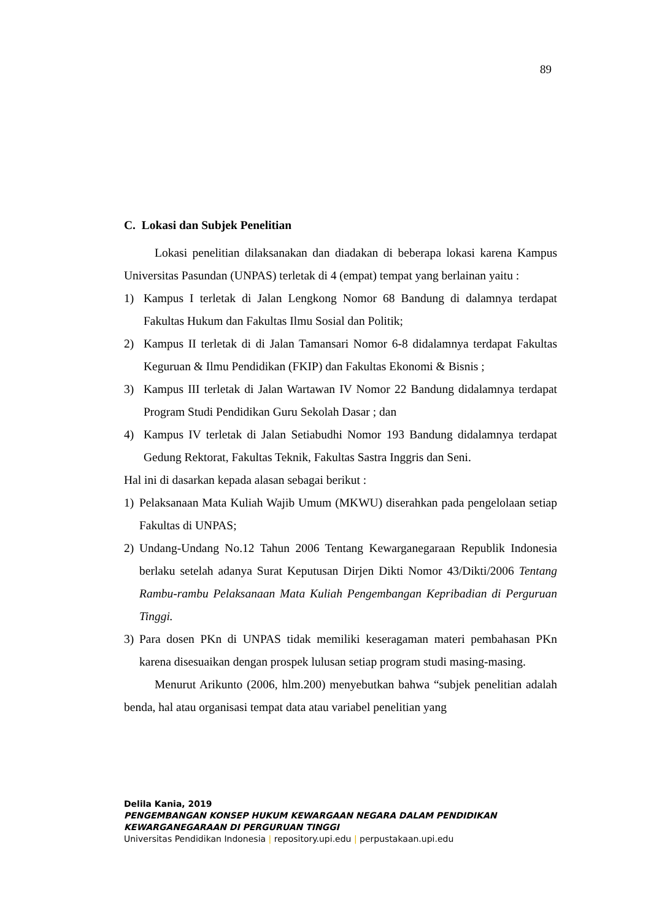89
C. Lokasi dan Subjek Penelitian
Lokasi penelitian dilaksanakan dan diadakan di beberapa lokasi karena Kampus Universitas Pasundan (UNPAS) terletak di 4 (empat) tempat yang berlainan yaitu :
1) Kampus I terletak di Jalan Lengkong Nomor 68 Bandung di dalamnya terdapat Fakultas Hukum dan Fakultas Ilmu Sosial dan Politik;
2) Kampus II terletak di di Jalan Tamansari Nomor 6-8 didalamnya terdapat Fakultas Keguruan & Ilmu Pendidikan (FKIP) dan Fakultas Ekonomi & Bisnis ;
3) Kampus III terletak di Jalan Wartawan IV Nomor 22 Bandung didalamnya terdapat Program Studi Pendidikan Guru Sekolah Dasar ; dan
4) Kampus IV terletak di Jalan Setiabudhi Nomor 193 Bandung didalamnya terdapat Gedung Rektorat, Fakultas Teknik, Fakultas Sastra Inggris dan Seni.
Hal ini di dasarkan kepada alasan sebagai berikut :
1) Pelaksanaan Mata Kuliah Wajib Umum (MKWU) diserahkan pada pengelolaan setiap Fakultas di UNPAS;
2) Undang-Undang No.12 Tahun 2006 Tentang Kewarganegaraan Republik Indonesia berlaku setelah adanya Surat Keputusan Dirjen Dikti Nomor 43/Dikti/2006 Tentang Rambu-rambu Pelaksanaan Mata Kuliah Pengembangan Kepribadian di Perguruan Tinggi.
3) Para dosen PKn di UNPAS tidak memiliki keseragaman materi pembahasan PKn karena disesuaikan dengan prospek lulusan setiap program studi masing-masing.
Menurut Arikunto (2006, hlm.200) menyebutkan bahwa “subjek penelitian adalah benda, hal atau organisasi tempat data atau variabel penelitian yang
Delila Kania, 2019
PENGEMBANGAN KONSEP HUKUM KEWARGAAN NEGARA DALAM PENDIDIKAN
KEWARGANEGARAAN DI PERGURUAN TINGGI
Universitas Pendidikan Indonesia | repository.upi.edu | perpustakaan.upi.edu